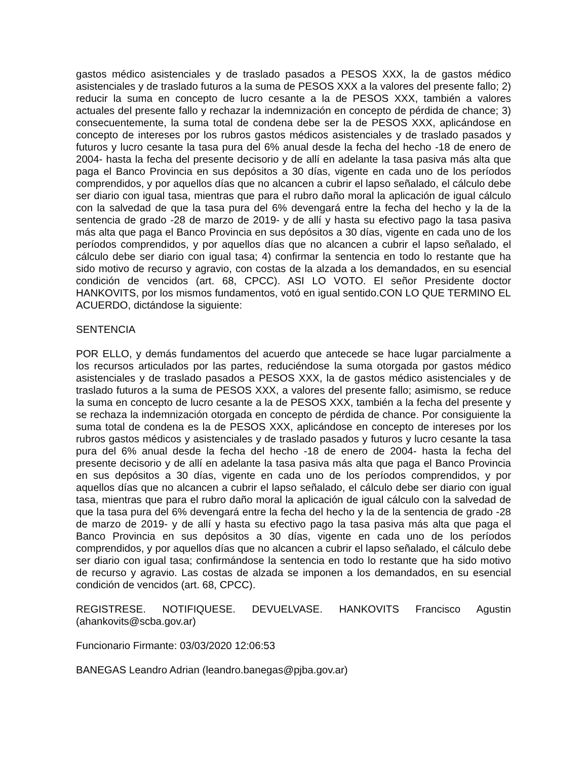gastos médico asistenciales y de traslado pasados a PESOS XXX, la de gastos médico asistenciales y de traslado futuros a la suma de PESOS XXX a la valores del presente fallo; 2) reducir la suma en concepto de lucro cesante a la de PESOS XXX, también a valores actuales del presente fallo y rechazar la indemnización en concepto de pérdida de chance; 3) consecuentemente, la suma total de condena debe ser la de PESOS XXX, aplicándose en concepto de intereses por los rubros gastos médicos asistenciales y de traslado pasados y futuros y lucro cesante la tasa pura del 6% anual desde la fecha del hecho -18 de enero de 2004- hasta la fecha del presente decisorio y de allí en adelante la tasa pasiva más alta que paga el Banco Provincia en sus depósitos a 30 días, vigente en cada uno de los períodos comprendidos, y por aquellos días que no alcancen a cubrir el lapso señalado, el cálculo debe ser diario con igual tasa, mientras que para el rubro daño moral la aplicación de igual cálculo con la salvedad de que la tasa pura del 6% devengará entre la fecha del hecho y la de la sentencia de grado -28 de marzo de 2019- y de allí y hasta su efectivo pago la tasa pasiva más alta que paga el Banco Provincia en sus depósitos a 30 días, vigente en cada uno de los períodos comprendidos, y por aquellos días que no alcancen a cubrir el lapso señalado, el cálculo debe ser diario con igual tasa; 4) confirmar la sentencia en todo lo restante que ha sido motivo de recurso y agravio, con costas de la alzada a los demandados, en su esencial condición de vencidos (art. 68, CPCC). ASI LO VOTO. El señor Presidente doctor HANKOVITS, por los mismos fundamentos, votó en igual sentido.CON LO QUE TERMINO EL ACUERDO, dictándose la siguiente:
SENTENCIA
POR ELLO, y demás fundamentos del acuerdo que antecede se hace lugar parcialmente a los recursos articulados por las partes, reduciéndose la suma otorgada por gastos médico asistenciales y de traslado pasados a PESOS XXX, la de gastos médico asistenciales y de traslado futuros a la suma de PESOS XXX, a valores del presente fallo; asimismo, se reduce la suma en concepto de lucro cesante a la de PESOS XXX, también a la fecha del presente y se rechaza la indemnización otorgada en concepto de pérdida de chance. Por consiguiente la suma total de condena es la de PESOS XXX, aplicándose en concepto de intereses por los rubros gastos médicos y asistenciales y de traslado pasados y futuros y lucro cesante la tasa pura del 6% anual desde la fecha del hecho -18 de enero de 2004- hasta la fecha del presente decisorio y de allí en adelante la tasa pasiva más alta que paga el Banco Provincia en sus depósitos a 30 días, vigente en cada uno de los períodos comprendidos, y por aquellos días que no alcancen a cubrir el lapso señalado, el cálculo debe ser diario con igual tasa, mientras que para el rubro daño moral la aplicación de igual cálculo con la salvedad de que la tasa pura del 6% devengará entre la fecha del hecho y la de la sentencia de grado -28 de marzo de 2019- y de allí y hasta su efectivo pago la tasa pasiva más alta que paga el Banco Provincia en sus depósitos a 30 días, vigente en cada uno de los períodos comprendidos, y por aquellos días que no alcancen a cubrir el lapso señalado, el cálculo debe ser diario con igual tasa; confirmándose la sentencia en todo lo restante que ha sido motivo de recurso y agravio. Las costas de alzada se imponen a los demandados, en su esencial condición de vencidos (art. 68, CPCC).
REGISTRESE. NOTIFIQUESE. DEVUELVASE. HANKOVITS Francisco Agustin (ahankovits@scba.gov.ar)
Funcionario Firmante: 03/03/2020 12:06:53
BANEGAS Leandro Adrian (leandro.banegas@pjba.gov.ar)